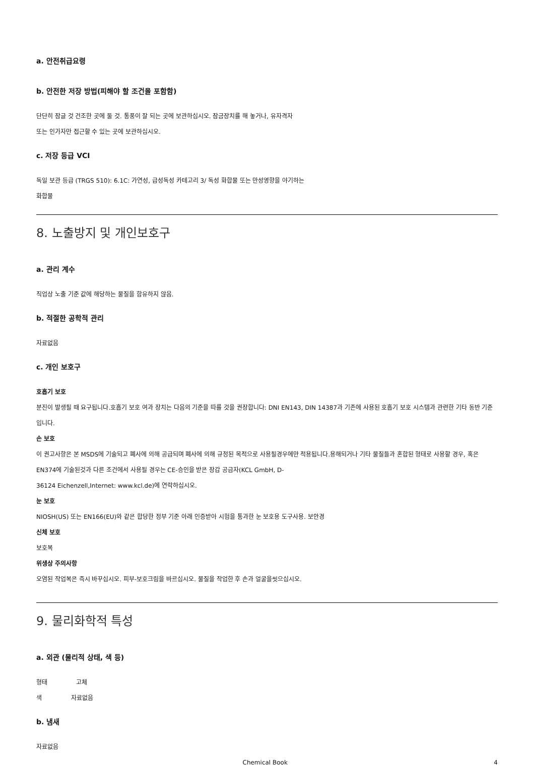a. 안전취급요령
b. 안전한 저장 방법(피해야 할 조건을 포함함)
단단히 잠글 것 건조한 곳에 둘 것. 통풍이 잘 되는 곳에 보관하십시오. 잠금장치를 해 놓거나, 유자격자
또는 인가자만 접근할 수 있는 곳에 보관하십시오.
c. 저장 등급 VCI
독일 보관 등급 (TRGS 510): 6.1C: 가연성, 급성독성 카테고리 3/ 독성 화합물 또는 만성영향을 야기하는
화합물
8. 노출방지 및 개인보호구
a. 관리 계수
직업상 노출 기준 값에 해당하는 물질을 함유하지 않음.
b. 적절한 공학적 관리
자료없음
c. 개인 보호구
호흡기 보호
분진이 발생될 때 요구됩니다.호흡기 보호 여과 장치는 다음의 기준을 따를 것을 권장합니다: DNI EN143, DIN 14387과 기존에 사용된 호흡기 보호 시스템과 관련한 기타 동반 기준입니다.
손 보호
이 권고사항은 본 MSDS에 기술되고 폐사에 의해 공급되며 폐사에 의해 규정된 목적으로 사용될경우에만 적용됩니다.용해되거나 기타 물질들과 혼합된 형태로 사용할 경우, 혹은 EN374에 기술된것과 다른 조건에서 사용될 경우는 CE-승인을 받은 장갑 공급자(KCL GmbH, D-
36124 Eichenzell,Internet: www.kcl.de)에 연락하십시오.
눈 보호
NIOSH(US) 또는 EN166(EU)와 같은 합당한 정부 기준 아래 인증받아 시험을 통과한 눈 보호용 도구사용. 보안경
신체 보호
보호복
위생상 주의사항
오염된 작업복은 즉시 바꾸십시오. 피부-보호크림을 바르십시오. 물질을 작업한 후 손과 얼굴을씻으십시오.
9. 물리화학적 특성
a. 외관 (물리적 상태, 색 등)
형태 고체
색 자료없음
b. 냄새
자료없음
Chemical Book 4